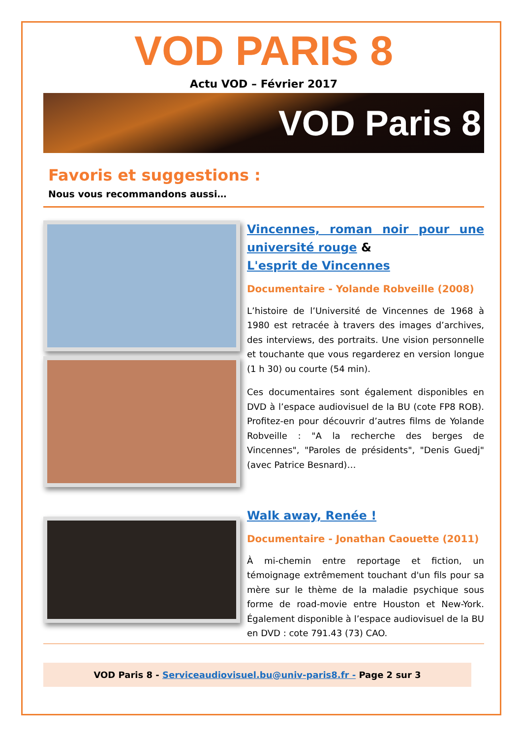VOD PARIS 8
Actu VOD – Février 2017
VOD Paris 8
Favoris et suggestions :
Nous vous recommandons aussi…
Vincennes, roman noir pour une université rouge &
L'esprit de Vincennes
Documentaire - Yolande Robveille (2008)
L’histoire de l’Université de Vincennes de 1968 à 1980 est retracée à travers des images d’archives, des interviews, des portraits. Une vision personnelle et touchante que vous regarderez en version longue (1 h 30) ou courte (54 min).
Ces documentaires sont également disponibles en DVD à l’espace audiovisuel de la BU (cote FP8 ROB). Profitez-en pour découvrir d’autres films de Yolande Robveille : "A la recherche des berges de Vincennes", "Paroles de présidents", "Denis Guedj" (avec Patrice Besnard)…
Walk away, Renée !
Documentaire - Jonathan Caouette (2011)
À mi-chemin entre reportage et fiction, un témoignage extrêmement touchant d'un fils pour sa mère sur le thème de la maladie psychique sous forme de road-movie entre Houston et New-York. Également disponible à l’espace audiovisuel de la BU en DVD : cote 791.43 (73) CAO.
VOD Paris 8 - Serviceaudiovisuel.bu@univ-paris8.fr - Page 2 sur 3